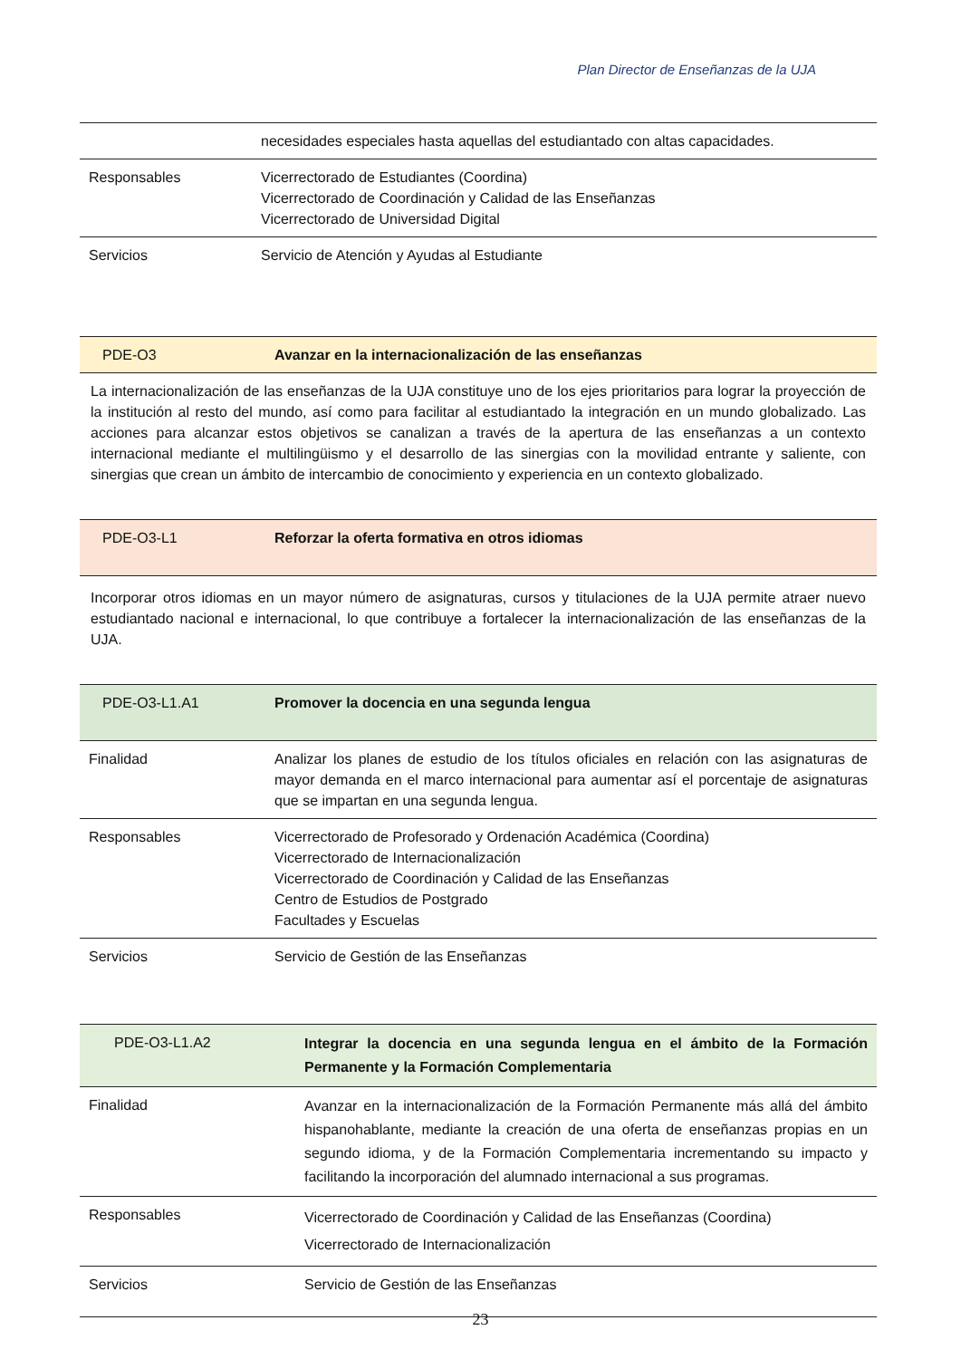Plan Director de Enseñanzas de la UJA
| | necesidades especiales hasta aquellas del estudiantado con altas capacidades. |
| Responsables | Vicerrectorado de Estudiantes (Coordina) Vicerrectorado de Coordinación y Calidad de las Enseñanzas Vicerrectorado de Universidad Digital |
| Servicios | Servicio de Atención y Ayudas al Estudiante |
| PDE-O3 | Avanzar en la internacionalización de las enseñanzas |
La internacionalización de las enseñanzas de la UJA constituye uno de los ejes prioritarios para lograr la proyección de la institución al resto del mundo, así como para facilitar al estudiantado la integración en un mundo globalizado. Las acciones para alcanzar estos objetivos se canalizan a través de la apertura de las enseñanzas a un contexto internacional mediante el multilingüismo y el desarrollo de las sinergias con la movilidad entrante y saliente, con sinergias que crean un ámbito de intercambio de conocimiento y experiencia en un contexto globalizado.
| PDE-O3-L1 | Reforzar la oferta formativa en otros idiomas |
Incorporar otros idiomas en un mayor número de asignaturas, cursos y titulaciones de la UJA permite atraer nuevo estudiantado nacional e internacional, lo que contribuye a fortalecer la internacionalización de las enseñanzas de la UJA.
| PDE-O3-L1.A1 | Promover la docencia en una segunda lengua |
| Finalidad | Analizar los planes de estudio de los títulos oficiales en relación con las asignaturas de mayor demanda en el marco internacional para aumentar así el porcentaje de asignaturas que se impartan en una segunda lengua. |
| Responsables | Vicerrectorado de Profesorado y Ordenación Académica (Coordina) Vicerrectorado de Internacionalización Vicerrectorado de Coordinación y Calidad de las Enseñanzas Centro de Estudios de Postgrado Facultades y Escuelas |
| Servicios | Servicio de Gestión de las Enseñanzas |
| PDE-O3-L1.A2 | Integrar la docencia en una segunda lengua en el ámbito de la Formación Permanente y la Formación Complementaria |
| Finalidad | Avanzar en la internacionalización de la Formación Permanente más allá del ámbito hispanohablante, mediante la creación de una oferta de enseñanzas propias en un segundo idioma, y de la Formación Complementaria incrementando su impacto y facilitando la incorporación del alumnado internacional a sus programas. |
| Responsables | Vicerrectorado de Coordinación y Calidad de las Enseñanzas (Coordina) Vicerrectorado de Internacionalización |
| Servicios | Servicio de Gestión de las Enseñanzas |
23